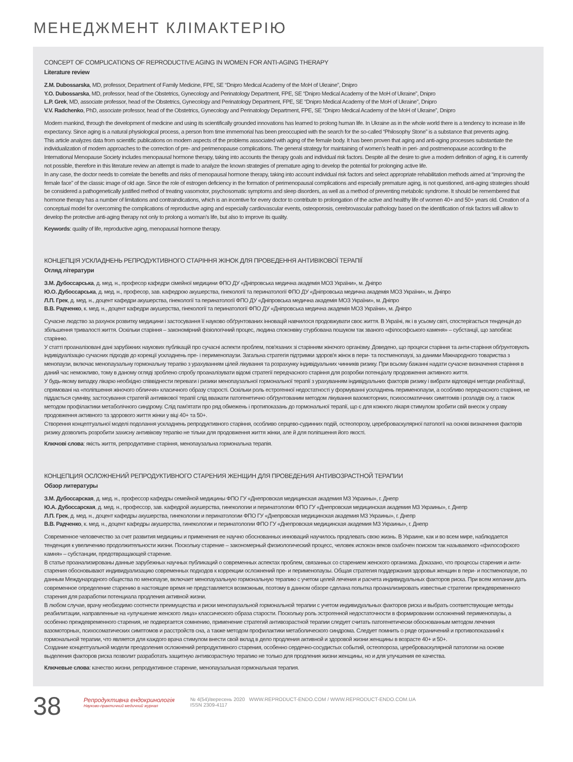МЕНЕДЖМЕНТ КЛІМАКТЕРІЮ
CONCEPT OF COMPLICATIONS OF REPRODUCTIVE AGING IN WOMEN FOR ANTI-AGING THERAPY
Literature review
Z.M. Dubossarska, MD, professor, Department of Family Medicine, FPE, SE “Dnipro Medical Academy of the MoH of Ukraine”, Dnipro
Y.O. Dubossarska, MD, professor, head of the Obstetrics, Gynecology and Perinatology Department, FPE, SE “Dnipro Medical Academy of the MoH of Ukraine”, Dnipro
L.P. Grek, MD, associate professor, head of the Obstetrics, Gynecology and Perinatology Department, FPE, SE “Dnipro Medical Academy of the MoH of Ukraine”, Dnipro
V.V. Radchenko, PhD, associate professor, head of the Obstetrics, Gynecology and Perinatology Department, FPE, SE “Dnipro Medical Academy of the MoH of Ukraine”, Dnipro
Modern mankind, through the development of medicine and using its scientifically grounded innovations has learned to prolong human life. In Ukraine as in the whole world there is a tendency to increase in life expectancy. Since aging is a natural physiological process, a person from time immemorial has been preoccupied with the search for the so-called “Philosophy Stone” is a substance that prevents aging.
This article analyzes data from scientific publications on modern aspects of the problems associated with aging of the female body. It has been proven that aging and anti-aging processes substantiate the individualization of modern approaches to the correction of pre- and perimenopause complications. The general strategy for maintaining of women’s health in peri- and postmenopause according to the International Menopause Society includes menopausal hormone therapy, taking into accounts the therapy goals and individual risk factors. Despite all the desire to give a modern definition of aging, it is currently not possible, therefore in this literature review an attempt is made to analyze the known strategies of premature aging to develop the potential for prolonging active life.
In any case, the doctor needs to correlate the benefits and risks of menopausal hormone therapy, taking into account individual risk factors and select appropriate rehabilitation methods aimed at “improving the female face” of the classic image of old age. Since the role of estrogen deficiency in the formation of perimenopausal complications and especially premature aging, is not questioned, anti-aging strategies should be considered a pathogenetically justified method of treating vasomotor, psychosomatic symptoms and sleep disorders, as well as a method of preventing metabolic syndrome. It should be remembered that hormone therapy has a number of limitations and contraindications, which is an incentive for every doctor to contribute to prolongation of the active and healthy life of women 40+ and 50+ years old. Creation of a conceptual model for overcoming the complications of reproductive aging and especially cardiovascular events, osteoporosis, cerebrovascular pathology based on the identification of risk factors will allow to develop the protective anti-aging therapy not only to prolong a woman's life, but also to improve its quality.
Keywords: quality of life, reproductive aging, menopausal hormone therapy.
КОНЦЕПЦІЯ УСКЛАДНЕНЬ РЕПРОДУКТИВНОГО СТАРІННЯ ЖІНОК ДЛЯ ПРОВЕДЕННЯ АНТИВІКОВОЇ ТЕРАПІЇ
Огляд літератури
З.М. Дубоссарська, д. мед. н., професор кафедри сімейної медицини ФПО ДУ «Дніпровська медична академія МОЗ України», м. Дніпро
Ю.О. Дубоссарська, д. мед. н., професор, зав. кафедрою акушерства, гінекології та перинатології ФПО ДУ «Дніпровська медична академія МОЗ України», м. Дніпро
Л.П. Грек, д. мед. н., доцент кафедри акушерства, гінекології та перинатології ФПО ДУ «Дніпровська медична академія МОЗ України», м. Дніпро
В.В. Радченко, к. мед. н., доцент кафедри акушерства, гінекології та перинатології ФПО ДУ «Дніпровська медична академія МОЗ України», м. Дніпро
Сучасне людство за рахунок розвитку медицини і застосування її науково обґрунтованих інновацій навчилося продовжувати своє життя. В Україні, як і в усьому світі, спостерігається тенденція до збільшення тривалості життя. Оскільки старіння – закономірний фізіологічний процес, людина споконвіку стурбована пошуком так званого «філософського каменя» – субстанції, що запобігає старінню.
У статті проаналізовані дані зарубіжних наукових публікацій про сучасні аспекти проблем, пов'язаних зі старінням жіночого організму. Доведено, що процеси старіння та анти-старіння обґрунтовують індивідуалізацію сучасних підходів до корекції ускладнень пре- і перименопаузи. Загальна стратегія підтримки здоров'я жінок в пери- та постменопаузі, за даними Міжнародного товариства з менопаузи, включає менопаузальну гормональну терапію з урахуванням цілей лікування та розрахунку індивідуальних чинників ризику. При всьому бажанні надати сучасне визначення старіння в даний час неможливо, тому в даному огляді зроблено спробу проаналізувати відомі стратегії передчасного старіння для розробки потенціалу продовження активного життя.
У будь-якому випадку лікарю необхідно співвіднести переваги і ризики менопаузальної гормональної терапії з урахуванням індивідуальних факторів ризику і вибрати відповідні методи реабілітації, спрямовані на «поліпшення жіночого обличчя» класичного образу старості. Оскільки роль естрогенної недостатності у формуванні ускладнень перименопаузи, а особливо передчасного старіння, не піддається сумніву, застосування стратегій антивікової терапії слід вважати патогенетично обґрунтованим методом лікування вазомоторних, психосоматичних симптомів і розладів сну, а також методом профілактики метаболічного синдрому. Слід пам'ятати про ряд обмежень і протипоказань до гормональної терапії, що є для кожного лікаря стимулом зробити свій внесок у справу продовження активного та здорового життя жінки у віці 40+ та 50+.
Створення концептуальної моделі подолання ускладнень репродуктивного старіння, особливо серцево-судинних подій, остеопорозу, цереброваскулярної патології на основі визначення факторів ризику дозволить розробити захисну антивікову терапію не тільки для продовження життя жінки, але й для поліпшення його якості.
Ключові слова: якість життя, репродуктивне старіння, менопаузальна гормональна терапія.
КОНЦЕПЦИЯ ОСЛОЖНЕНИЙ РЕПРОДУКТИВНОГО СТАРЕНИЯ ЖЕНЩИН ДЛЯ ПРОВЕДЕНИЯ АНТИВОЗРАСТНОЙ ТЕРАПИИ
Обзор литературы
З.М. Дубоссарская, д. мед. н., профессор кафедры семейной медицины ФПО ГУ «Днепровская медицинская академия МЗ Украины», г. Днепр
Ю.А. Дубоссарская, д. мед. н., профессор, зав. кафедрой акушерства, гинекологии и перинатологии ФПО ГУ «Днепровская медицинская академия МЗ Украины», г. Днепр
Л.П. Грек, д. мед. н., доцент кафедры акушерства, гинекологии и перинатологии ФПО ГУ «Днепровская медицинская академия МЗ Украины», г. Днепр
В.В. Радченко, к. мед. н., доцент кафедры акушерства, гинекологии и перинатологии ФПО ГУ «Днепровская медицинская академия МЗ Украины», г. Днепр
Современное человечество за счет развития медицины и применения ее научно обоснованных инноваций научилось продлевать свою жизнь. В Украине, как и во всем мире, наблюдается тенденция к увеличению продолжительности жизни. Поскольку старение – закономерный физиологический процесс, человек испокон веков озабочен поиском так называемого «философского камня» – субстанции, предотвращающей старение.
В статье проанализированы данные зарубежных научных публикаций о современных аспектах проблем, связанных со старением женского организма. Доказано, что процессы старения и анти-старения обосновывают индивидуализацию современных подходов к коррекции осложнений пре- и перименопаузы. Общая стратегия поддержания здоровья женщин в пери- и постменопаузе, по данным Международного общества по менопаузе, включает менопаузальную гормональную терапию с учетом целей лечения и расчета индивидуальных факторов риска. При всем желании дать современное определение старению в настоящее время не представляется возможным, поэтому в данном обзоре сделана попытка проанализировать известные стратегии преждевременного старения для разработки потенциала продления активной жизни.
В любом случае, врачу необходимо соотнести преимущества и риски менопаузальной гормональной терапии с учетом индивидуальных факторов риска и выбрать соответствующие методы реабилитации, направленные на «улучшение женского лица» классического образа старости. Поскольку роль эстрогенной недостаточности в формировании осложнений перименопаузы, а особенно преждевременного старения, не подвергается сомнению, применение стратегий антивозрастной терапии следует считать патогенетически обоснованным методом лечения вазомоторных, психосоматических симптомов и расстройств сна, а также методом профилактики метаболического синдрома. Следует помнить о ряде ограничений и противопоказаний к гормональной терапии, что является для каждого врача стимулом внести свой вклад в дело продления активной и здоровой жизни женщины в возрасте 40+ и 50+.
Создание концептуальной модели преодоления осложнений репродуктивного старения, особенно сердечно-сосудистых событий, остеопороза, цереброваскулярной патологии на основе выделения факторов риска позволит разработать защитную антивозрастную терапию не только для продления жизни женщины, но и для улучшения ее качества.
Ключевые слова: качество жизни, репродуктивное старение, менопаузальная гормональная терапия.
38
Репродуктивна ендокринологія
Науково-практичний медичний журнал
№ 4(54)/вересень 2020 WWW.REPRODUCT-ENDO.COM / WWW.REPRODUCT-ENDO.COM.UA
ISSN 2309-4117